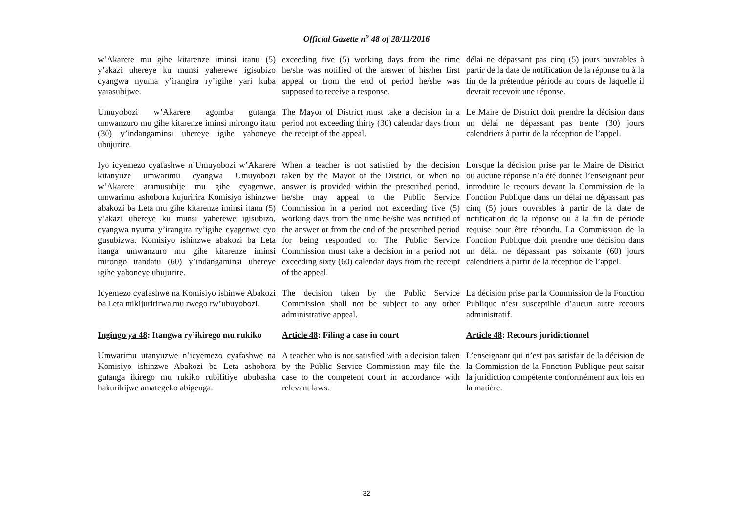Official Gazette n<sup>o</sup> 48 of 28/11/2016
w’Akarere mu gihe kitarenze iminsi itanu (5) y’akazi uhereye ku munsi yaherewe igisubizo cyangwa nyuma y’irangira ry’igihe yari kuba yarasubijwe.
exceeding five (5) working days from the time he/she was notified of the answer of his/her first appeal or from the end of period he/she was supposed to receive a response.
délai ne dépassant pas cinq (5) jours ouvrables à partir de la date de notification de la réponse ou à la fin de la prétendue période au cours de laquelle il devrait recevoir une réponse.
Umuyobozi w’Akarere agomba gutanga umwanzuro mu gihe kitarenze iminsi mirongo itatu (30) y’indangaminsi uhereye igihe yaboneye ubujurire.
The Mayor of District must take a decision in a period not exceeding thirty (30) calendar days from the receipt of the appeal.
Le Maire de District doit prendre la décision dans un délai ne dépassant pas trente (30) jours calendriers à partir de la réception de l’appel.
Iyo icyemezo cyafashwe n’Umuyobozi w’Akarere kitanyuze umwarimu cyangwa Umuyobozi w’Akarere atamusubije mu gihe cyagenwe, umwarimu ashobora kujuririra Komisiyo ishinzwe abakozi ba Leta mu gihe kitarenze iminsi itanu (5) y’akazi uhereye ku munsi yaherewe igisubizo, cyangwa nyuma y’irangira ry’igihe cyagenwe cyo gusubizwa. Komisiyo ishinzwe abakozi ba Leta itanga umwanzuro mu gihe kitarenze iminsi mirongo itandatu (60) y’indangaminsi uhereye igihe yaboneye ubujurire.
When a teacher is not satisfied by the decision taken by the Mayor of the District, or when no answer is provided within the prescribed period, he/she may appeal to the Public Service Commission in a period not exceeding five (5) working days from the time he/she was notified of the answer or from the end of the prescribed period for being responded to. The Public Service Commission must take a decision in a period not exceeding sixty (60) calendar days from the receipt of the appeal.
Lorsque la décision prise par le Maire de District ou aucune réponse n’a été donnée l’enseignant peut introduire le recours devant la Commission de la Fonction Publique dans un délai ne dépassant pas cinq (5) jours ouvrables à partir de la date de notification de la réponse ou à la fin de période requise pour être répondu. La Commission de la Fonction Publique doit prendre une décision dans un délai ne dépassant pas soixante (60) jours calendriers à partir de la réception de l’appel.
Icyemezo cyafashwe na Komisiyo ishinwe Abakozi ba Leta ntikijuririrwa mu rwego rw’ubuyobozi.
The decision taken by the Public Service Commission shall not be subject to any other administrative appeal.
La décision prise par la Commission de la Fonction Publique n’est susceptible d’aucun autre recours administratif.
Ingingo ya 48: Itangwa ry’ikirego mu rukiko
Article 48: Filing a case in court
Article 48: Recours juridictionnel
Umwarimu utanyuzwe n’icyemezo cyafashwe na Komisiyo ishinzwe Abakozi ba Leta ashobora gutanga ikirego mu rukiko rubifitiye ububasha hakurikijwe amategeko abigenga.
A teacher who is not satisfied with a decision taken by the Public Service Commission may file the case to the competent court in accordance with relevant laws.
L’enseignant qui n’est pas satisfait de la décision de la Commission de la Fonction Publique peut saisir la juridiction compétente conformément aux lois en la matière.
32